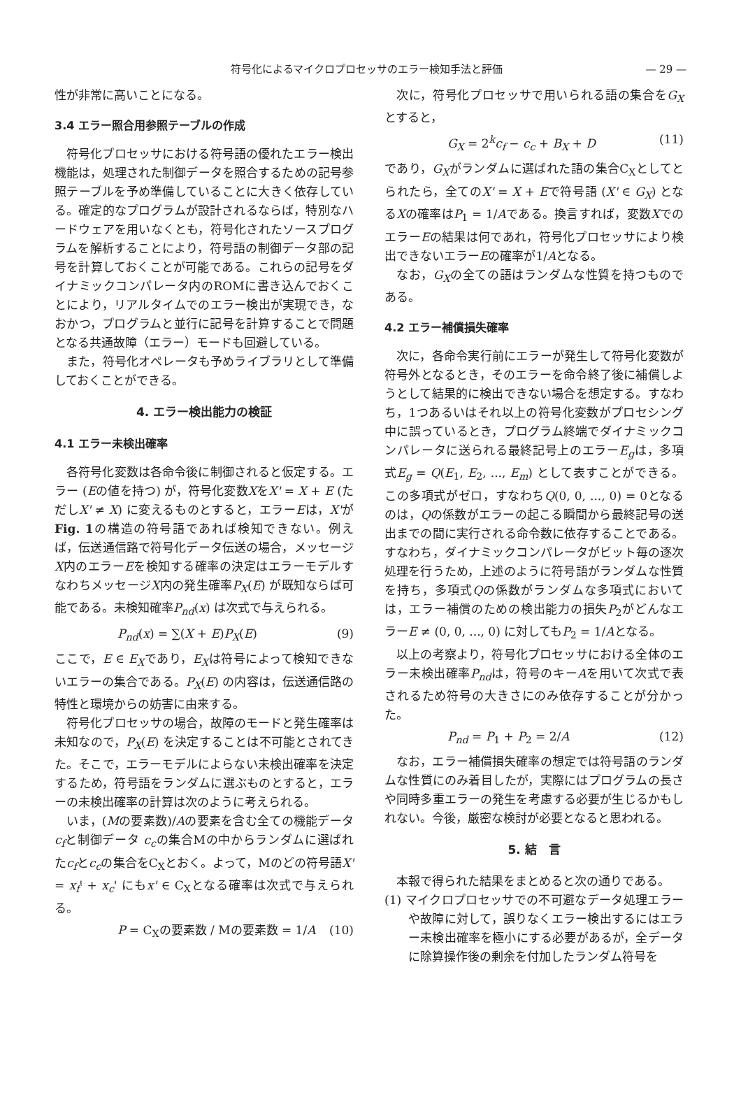符号化によるマイクロプロセッサのエラー検知手法と評価 — 29 —
性が非常に高いことになる。
3.4 エラー照合用参照テーブルの作成
符号化プロセッサにおける符号語の優れたエラー検出機能は，処理された制御データを照合するための記号参照テーブルを予め準備していることに大きく依存している。確定的なプログラムが設計されるならば，特別なハードウェアを用いなくとも，符号化されたソースプログラムを解析することにより，符号語の制御データ部の記号を計算しておくことが可能である。これらの記号をダイナミックコンパレータ内のROMに書き込んでおくことにより，リアルタイムでのエラー検出が実現でき，なおかつ，プログラムと並行に記号を計算することで問題となる共通故障（エラー）モードも回避している。
また，符号化オペレータも予めライブラリとして準備しておくことができる。
4. エラー検出能力の検証
4.1 エラー未検出確率
各符号化変数は各命令後に制御されると仮定する。エラー (Eの値を持つ) が，符号化変数XをX' = X + E (ただしX' ≠ X) に変えるものとすると，エラーEは，X'がFig. 1の構造の符号語であれば検知できない。例えば，伝送通信路で符号化データ伝送の場合，メッセージX内のエラーEを検知する確率の決定はエラーモデルすなわちメッセージX内の発生確率P<sub>X</sub>(E) が既知ならば可能である。未検知確率P<sub>nd</sub>(x) は次式で与えられる。
P<sub>nd</sub>(x) = ∑(X + E)P<sub>X</sub>(E) (9)
ここで，E ∈ E<sub>X</sub>であり，E<sub>X</sub>は符号によって検知できないエラーの集合である。P<sub>X</sub>(E) の内容は，伝送通信路の特性と環境からの妨害に由来する。
符号化プロセッサの場合，故障のモードと発生確率は未知なので，P<sub>X</sub>(E) を決定することは不可能とされてきた。そこで，エラーモデルによらない未検出確率を決定するため，符号語をランダムに選ぶものとすると，エラーの未検出確率の計算は次のように考えられる。
いま，(Mの要素数)/Aの要素を含む全ての機能データ c<sub>f</sub>と制御データ c<sub>c</sub>の集合Mの中からランダムに選ばれたc<sub>f</sub>とc<sub>c</sub>の集合をC<sub>X</sub>とおく。よって，Mのどの符号語X' = x<sub>f</sub>' + x<sub>c</sub>' にもx' ∈ C<sub>X</sub>となる確率は次式で与えられる。
P = C<sub>X</sub>の要素数 / Mの要素数 = 1/A (10)
次に，符号化プロセッサで用いられる語の集合をG<sub>X</sub>とすると，
G<sub>X</sub> = 2<sup>k</sup>c<sub>f</sub> − c<sub>c</sub> + B<sub>X</sub> + D (11)
であり，G<sub>X</sub>がランダムに選ばれた語の集合C<sub>X</sub>としてとられたら，全てのX' = X + Eで符号語 (X' ∈ G<sub>X</sub>) となるXの確率はP<sub>1</sub> = 1/Aである。換言すれば，変数XでのエラーEの結果は何であれ，符号化プロセッサにより検出できないエラーEの確率が1/Aとなる。
なお，G<sub>X</sub>の全ての語はランダムな性質を持つものである。
4.2 エラー補償損失確率
次に，各命令実行前にエラーが発生して符号化変数が符号外となるとき，そのエラーを命令終了後に補償しようとして結果的に検出できない場合を想定する。すなわち，1つあるいはそれ以上の符号化変数がプロセシング中に誤っているとき，プログラム終端でダイナミックコンパレータに送られる最終記号上のエラーE<sub>g</sub>は，多項式E<sub>g</sub> = Q(E<sub>1</sub>, E<sub>2</sub>, ..., E<sub>m</sub>) として表すことができる。この多項式がゼロ，すなわちQ(0, 0, ..., 0) = 0となるのは，Qの係数がエラーの起こる瞬間から最終記号の送出までの間に実行される命令数に依存することである。すなわち，ダイナミックコンパレータがビット毎の逐次処理を行うため，上述のように符号語がランダムな性質を持ち，多項式Qの係数がランダムな多項式においては，エラー補償のための検出能力の損失P<sub>2</sub>がどんなエラーE ≠ (0, 0, ..., 0) に対してもP<sub>2</sub> = 1/Aとなる。
以上の考察より，符号化プロセッサにおける全体のエラー未検出確率P<sub>nd</sub>は，符号のキーAを用いて次式で表されるため符号の大きさにのみ依存することが分かった。
P<sub>nd</sub> = P<sub>1</sub> + P<sub>2</sub> = 2/A (12)
なお，エラー補償損失確率の想定では符号語のランダムな性質にのみ着目したが，実際にはプログラムの長さや同時多重エラーの発生を考慮する必要が生じるかもしれない。今後，厳密な検討が必要となると思われる。
5. 結　言
本報で得られた結果をまとめると次の通りである。
(1) マイクロプロセッサでの不可避なデータ処理エラーや故障に対して，誤りなくエラー検出するにはエラー未検出確率を極小にする必要があるが，全データに除算操作後の剰余を付加したランダム符号を